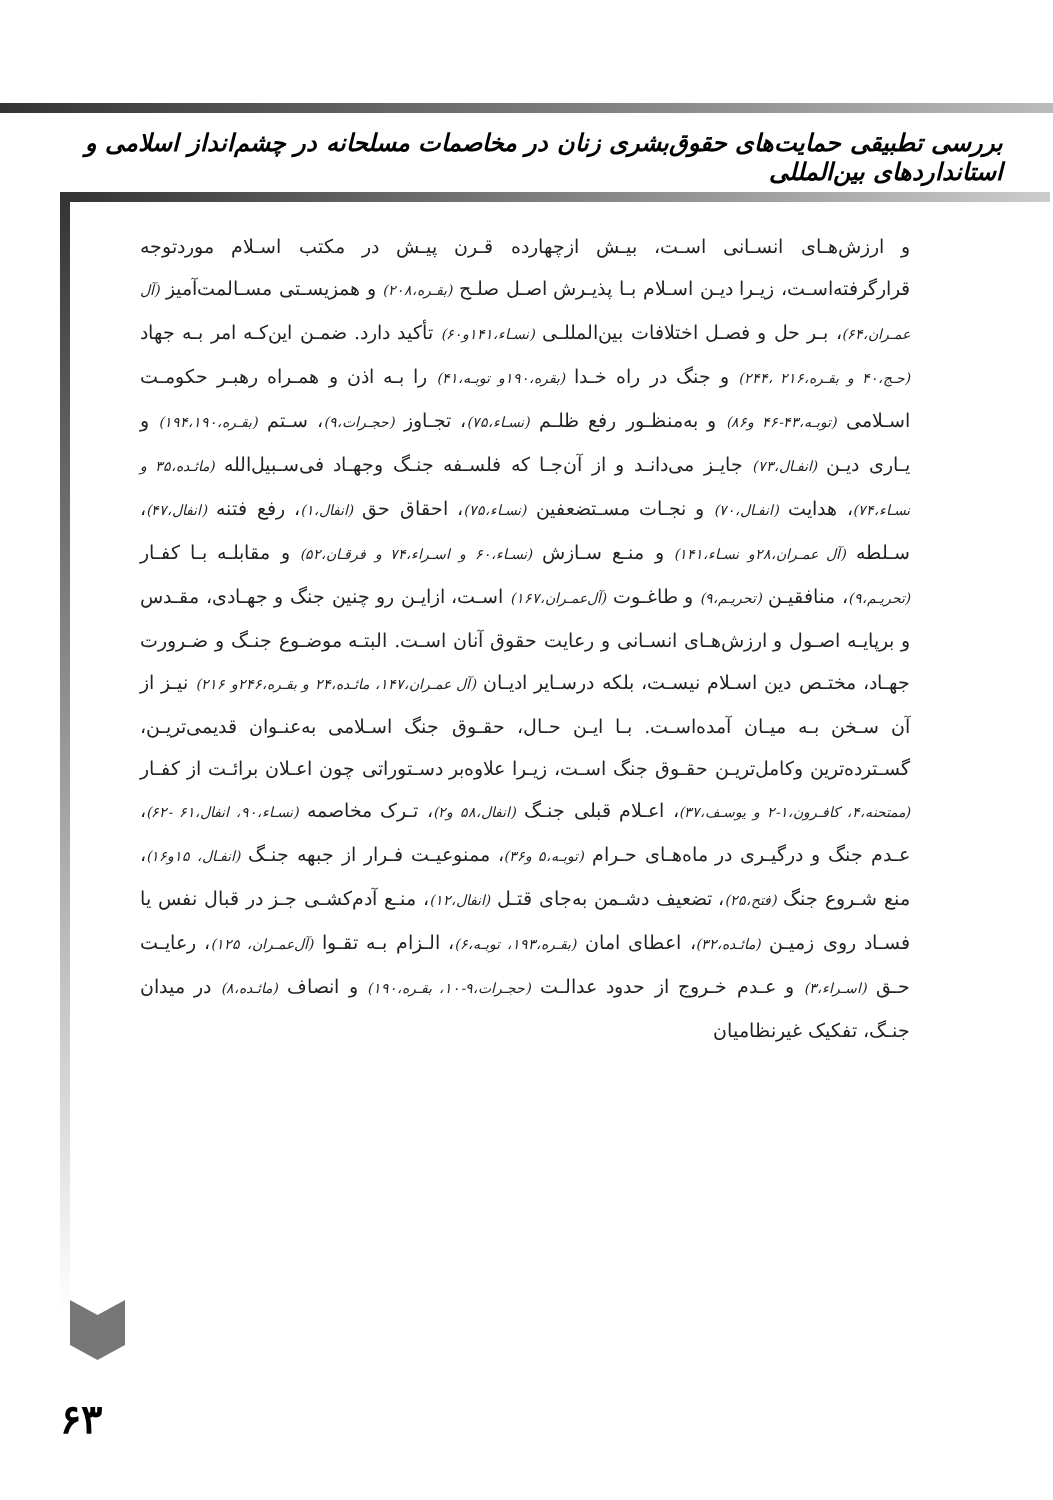بررسی تطبیقی حمایت‌های حقوق‌بشری زنان در مخاصمات مسلحانه در چشم‌انداز اسلامی و استانداردهای بین‌المللی
و ارزش‌هـای انسـانی اسـت، بیـش ازچهارده قـرن پیـش در مکتب اسـلام موردتوجه قرارگرفته‌اسـت، زیـرا دیـن اسـلام بـا پذیـرش اصـل صلـح (بقـره،۲۰۸) و همزیسـتی مسـالمت‌آمیز (آل عمـران،۶۴)، بـر حل و فصـل اختلافات بین‌المللـی (نسـاء،۱۴۱و۶۰) تأکید دارد. ضمـن این‌کـه امر بـه جهاد (حـج،۴۰ و بقـره،۲۱۶ ،۲۴۴) و جنگ در راه خـدا (بقره،۱۹۰و توبـه،۴۱) را بـه اذن و همـراه رهبـر حکومـت اسـلامی (توبـه،۴۳-۴۶ و۸۶) و به‌منظـور رفع ظلـم (نسـاء،۷۵)، تجـاوز (حجـرات،۹)، سـتم (بقـره،۱۹۴،۱۹۰) و یـاری دیـن (انفـال،۷۳) جایـز می‌دانـد و از آن‌جـا که فلسـفه جنـگ وجهـاد فی‌سـبیل‌الله (مائـده،۳۵ و نسـاء،۷۴)، هدایت (انفـال،۷۰) و نجـات مسـتضعفین (نسـاء،۷۵)، احقاق حق (انفال،۱)، رفع فتنه (انفال،۴۷)، سـلطه (آل عمـران،۲۸و نسـاء،۱۴۱) و منـع سـازش (نسـاء،۶۰ و اسـراء،۷۴ و فرقـان،۵۲) و مقابلـه بـا کفـار (تحریـم،۹)، منافقیـن (تحریـم،۹) و طاغـوت (آل‌عمـران،۱۶۷) اسـت، ازایـن رو چنین جنگ و جهـادی، مقـدس و برپایـه اصـول و ارزش‌هـای انسـانی و رعایت حقوق آنان اسـت. البتـه موضـوع جنـگ و ضـرورت جهـاد، مختـص دین اسـلام نیسـت، بلکه درسـایر ادیـان (آل عمـران،۱۴۷، مائـده،۲۴ و بقـره،۲۴۶و ۲۱۶) نیـز از آن سـخن بـه میـان آمده‌اسـت. بـا ایـن حـال، حقـوق جنگ اسـلامی به‌عنـوان قدیمی‌تریـن، گسـترده‌ترین وکامل‌تریـن حقـوق جنگ اسـت، زیـرا علاوه‌بر دسـتوراتی چون اعـلان برائـت از کفـار (ممتحنه،۴، کافـرون،۱-۲ و یوسـف،۳۷)، اعـلام قبلی جنـگ (انفال،۵۸ و۲)، تـرک مخاصمه (نسـاء،۹۰، انفال،۶۱ -۶۲)، عـدم جنگ و درگیـری در ماه‌هـای حـرام (توبـه،۵ و۳۶)، ممنوعیـت فـرار از جبهه جنـگ (انفـال، ۱۵و۱۶)، منع شـروع جنگ (فتح،۲۵)، تضعیف دشـمن به‌جای قتـل (انفال،۱۲)، منـع آدم‌کشـی جـز در قبال نفس یا فسـاد روی زمیـن (مائـده،۳۲)، اعطای امان (بقـره،۱۹۳، توبـه،۶)، الـزام بـه تقـوا (آل‌عمـران، ۱۲۵)، رعایـت حـق (اسـراء،۳) و عـدم خـروج از حدود عدالـت (حجـرات،۹-۱۰، بقـره،۱۹۰) و انصاف (مائـده،۸) در میدان جنـگ، تفکیک غیرنظامیان
۶۳